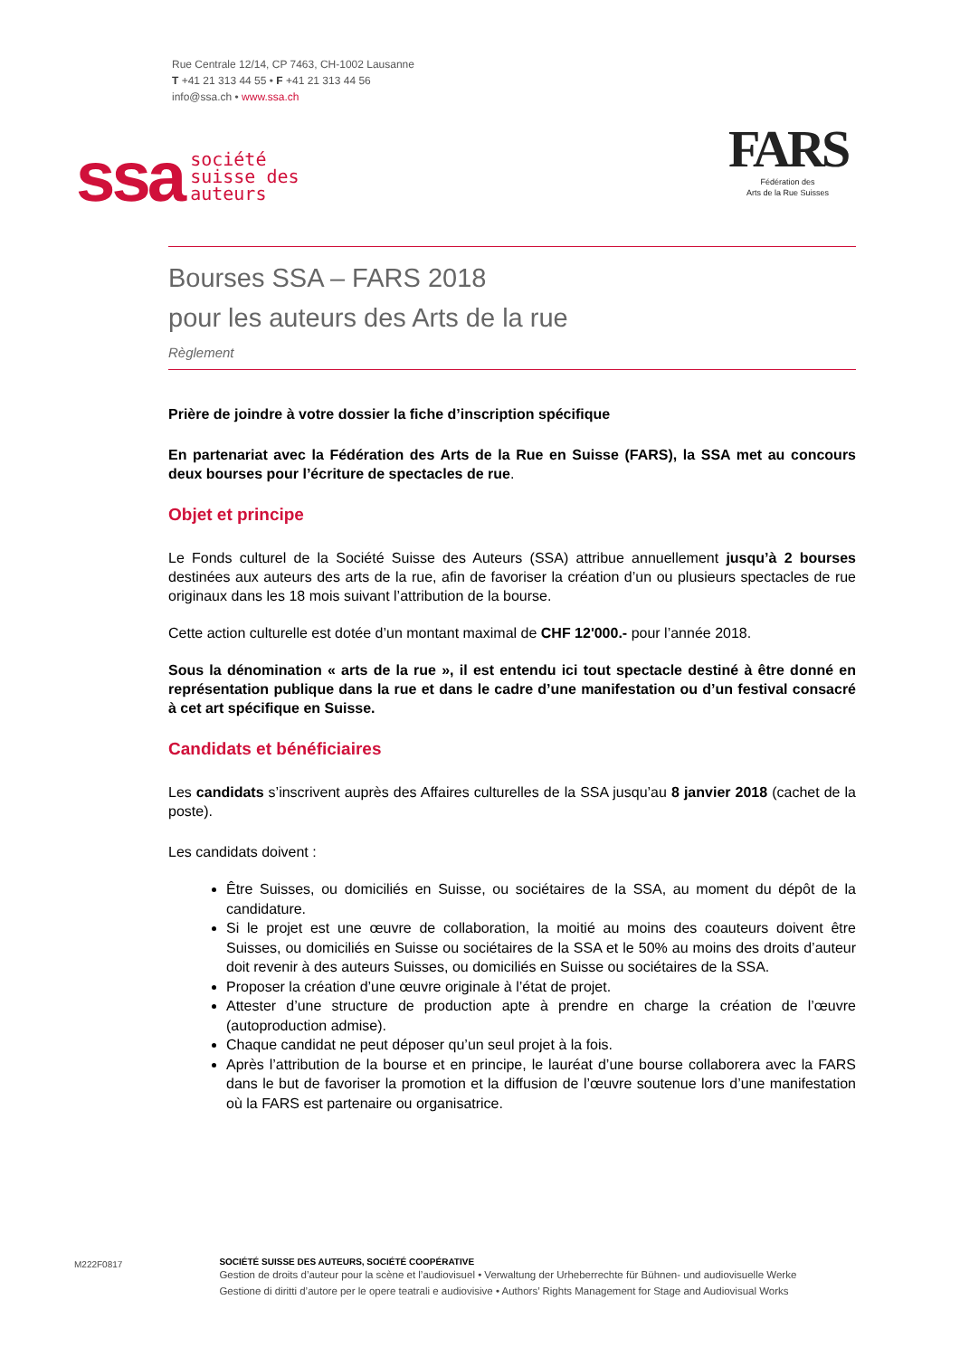Rue Centrale 12/14, CP 7463, CH-1002 Lausanne
T +41 21 313 44 55 • F +41 21 313 44 56
info@ssa.ch • www.ssa.ch
ssa société
suisse des
auteurs
FARS
Fédération des
Arts de la Rue Suisses
Bourses SSA – FARS 2018
pour les auteurs des Arts de la rue
Règlement
Prière de joindre à votre dossier la fiche d’inscription spécifique
En partenariat avec la Fédération des Arts de la Rue en Suisse (FARS), la SSA met au concours deux bourses pour l’écriture de spectacles de rue.
Objet et principe
Le Fonds culturel de la Société Suisse des Auteurs (SSA) attribue annuellement jusqu’à 2 bourses destinées aux auteurs des arts de la rue, afin de favoriser la création d’un ou plusieurs spectacles de rue originaux dans les 18 mois suivant l’attribution de la bourse.
Cette action culturelle est dotée d’un montant maximal de CHF 12'000.- pour l’année 2018.
Sous la dénomination « arts de la rue », il est entendu ici tout spectacle destiné à être donné en représentation publique dans la rue et dans le cadre d’une manifestation ou d’un festival consacré à cet art spécifique en Suisse.
Candidats et bénéficiaires
Les candidats s’inscrivent auprès des Affaires culturelles de la SSA jusqu’au 8 janvier 2018 (cachet de la poste).
Les candidats doivent :
Être Suisses, ou domiciliés en Suisse, ou sociétaires de la SSA, au moment du dépôt de la candidature.
Si le projet est une œuvre de collaboration, la moitié au moins des coauteurs doivent être Suisses, ou domiciliés en Suisse ou sociétaires de la SSA et le 50% au moins des droits d’auteur doit revenir à des auteurs Suisses, ou domiciliés en Suisse ou sociétaires de la SSA.
Proposer la création d’une œuvre originale à l’état de projet.
Attester d’une structure de production apte à prendre en charge la création de l’œuvre (autoproduction admise).
Chaque candidat ne peut déposer qu’un seul projet à la fois.
Après l’attribution de la bourse et en principe, le lauréat d’une bourse collaborera avec la FARS dans le but de favoriser la promotion et la diffusion de l’œuvre soutenue lors d’une manifestation où la FARS est partenaire ou organisatrice.
M222F0817
SOCIÉTÉ SUISSE DES AUTEURS, SOCIÉTÉ COOPÉRATIVE
Gestion de droits d’auteur pour la scène et l’audiovisuel • Verwaltung der Urheberrechte für Bühnen- und audiovisuelle Werke
Gestione di diritti d’autore per le opere teatrali e audiovisive • Authors’ Rights Management for Stage and Audiovisual Works